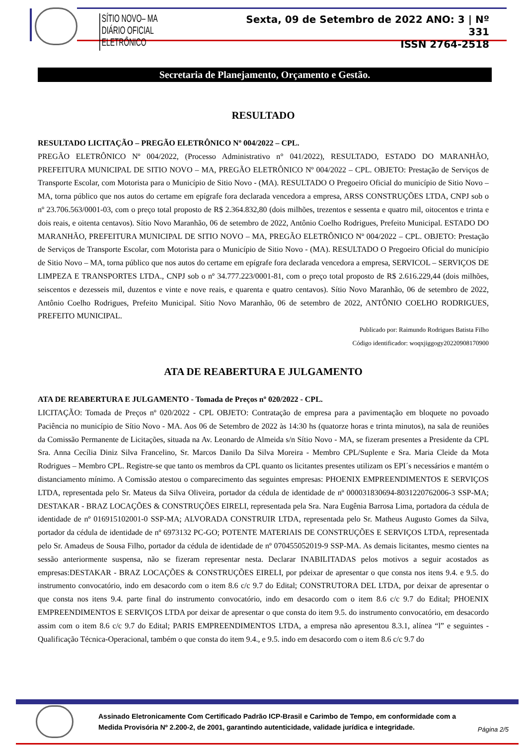SÍTIO NOVO– MA
DIÁRIO OFICIAL ELETRÔNICO
Sexta, 09 de Setembro de 2022 ANO: 3 | Nº 331
ISSN 2764-2518
Secretaria de Planejamento, Orçamento e Gestão.
RESULTADO
RESULTADO LICITAÇÃO – PREGÃO ELETRÔNICO Nº 004/2022 – CPL.
PREGÃO ELETRÔNICO Nº 004/2022, (Processo Administrativo n° 041/2022), RESULTADO, ESTADO DO MARANHÃO, PREFEITURA MUNICIPAL DE SITIO NOVO – MA, PREGÃO ELETRÔNICO Nº 004/2022 – CPL. OBJETO: Prestação de Serviços de Transporte Escolar, com Motorista para o Município de Sitio Novo - (MA). RESULTADO O Pregoeiro Oficial do município de Sitio Novo – MA, torna público que nos autos do certame em epígrafe fora declarada vencedora a empresa, ARSS CONSTRUÇÕES LTDA, CNPJ sob o nº 23.706.563/0001-03, com o preço total proposto de R$ 2.364.832,80 (dois milhões, trezentos e sessenta e quatro mil, oitocentos e trinta e dois reais, e oitenta centavos). Sítio Novo Maranhão, 06 de setembro de 2022, Antônio Coelho Rodrigues, Prefeito Municipal. ESTADO DO MARANHÃO, PREFEITURA MUNICIPAL DE SITIO NOVO – MA, PREGÃO ELETRÔNICO Nº 004/2022 – CPL. OBJETO: Prestação de Serviços de Transporte Escolar, com Motorista para o Município de Sitio Novo - (MA). RESULTADO O Pregoeiro Oficial do município de Sitio Novo – MA, torna público que nos autos do certame em epígrafe fora declarada vencedora a empresa, SERVICOL – SERVIÇOS DE LIMPEZA E TRANSPORTES LTDA., CNPJ sob o nº 34.777.223/0001-81, com o preço total proposto de R$ 2.616.229,44 (dois milhões, seiscentos e dezesseis mil, duzentos e vinte e nove reais, e quarenta e quatro centavos). Sítio Novo Maranhão, 06 de setembro de 2022, Antônio Coelho Rodrigues, Prefeito Municipal. Sítio Novo Maranhão, 06 de setembro de 2022, ANTÔNIO COELHO RODRIGUES, PREFEITO MUNICIPAL.
Publicado por: Raimundo Rodrigues Batista Filho
Código identificador: woqxjiggogy20220908170900
ATA DE REABERTURA E JULGAMENTO
ATA DE REABERTURA E JULGAMENTO - Tomada de Preços nº 020/2022 - CPL.
LICITAÇÃO: Tomada de Preços nº 020/2022 - CPL OBJETO: Contratação de empresa para a pavimentação em bloquete no povoado Paciência no município de Sítio Novo - MA. Aos 06 de Setembro de 2022 às 14:30 hs (quatorze horas e trinta minutos), na sala de reuniões da Comissão Permanente de Licitações, situada na Av. Leonardo de Almeida s/n Sítio Novo - MA, se fizeram presentes a Presidente da CPL Sra. Anna Cecília Diniz Silva Francelino, Sr. Marcos Danilo Da Silva Moreira - Membro CPL/Suplente e Sra. Maria Cleide da Mota Rodrigues – Membro CPL. Registre-se que tanto os membros da CPL quanto os licitantes presentes utilizam os EPI´s necessários e mantém o distanciamento mínimo. A Comissão atestou o comparecimento das seguintes empresas: PHOENIX EMPREENDIMENTOS E SERVIÇOS LTDA, representada pelo Sr. Mateus da Silva Oliveira, portador da cédula de identidade de nº 000031830694-8031220762006-3 SSP-MA; DESTAKAR - BRAZ LOCAÇÕES & CONSTRUÇÕES EIRELI, representada pela Sra. Nara Eugênia Barrosa Lima, portadora da cédula de identidade de nº 016915102001-0 SSP-MA; ALVORADA CONSTRUIR LTDA, representada pelo Sr. Matheus Augusto Gomes da Silva, portador da cédula de identidade de nº 6973132 PC-GO; POTENTE MATERIAIS DE CONSTRUÇÕES E SERVIÇOS LTDA, representada pelo Sr. Amadeus de Sousa Filho, portador da cédula de identidade de nº 070455052019-9 SSP-MA. As demais licitantes, mesmo cientes na sessão anteriormente suspensa, não se fizeram representar nesta. Declarar INABILITADAS pelos motivos a seguir acostados as empresas:DESTAKAR - BRAZ LOCAÇÕES & CONSTRUÇÕES EIRELI, por pdeixar de apresentar o que consta nos itens 9.4. e 9.5. do instrumento convocatório, indo em desacordo com o item 8.6 c/c 9.7 do Edital; CONSTRUTORA DEL LTDA, por deixar de apresentar o que consta nos itens 9.4. parte final do instrumento convocatório, indo em desacordo com o item 8.6 c/c 9.7 do Edital; PHOENIX EMPREENDIMENTOS E SERVIÇOS LTDA por deixar de apresentar o que consta do item 9.5. do instrumento convocatório, em desacordo assim com o item 8.6 c/c 9.7 do Edital; PARIS EMPREENDIMENTOS LTDA, a empresa não apresentou 8.3.1, alínea “l” e seguintes - Qualificação Técnica-Operacional, também o que consta do item 9.4., e 9.5. indo em desacordo com o item 8.6 c/c 9.7 do
Assinado Eletronicamente Com Certificado Padrão ICP-Brasil e Carimbo de Tempo, em conformidade com a
Medida Provisória Nº 2.200-2, de 2001, garantindo autenticidade, validade jurídica e integridade.
Página 2/5